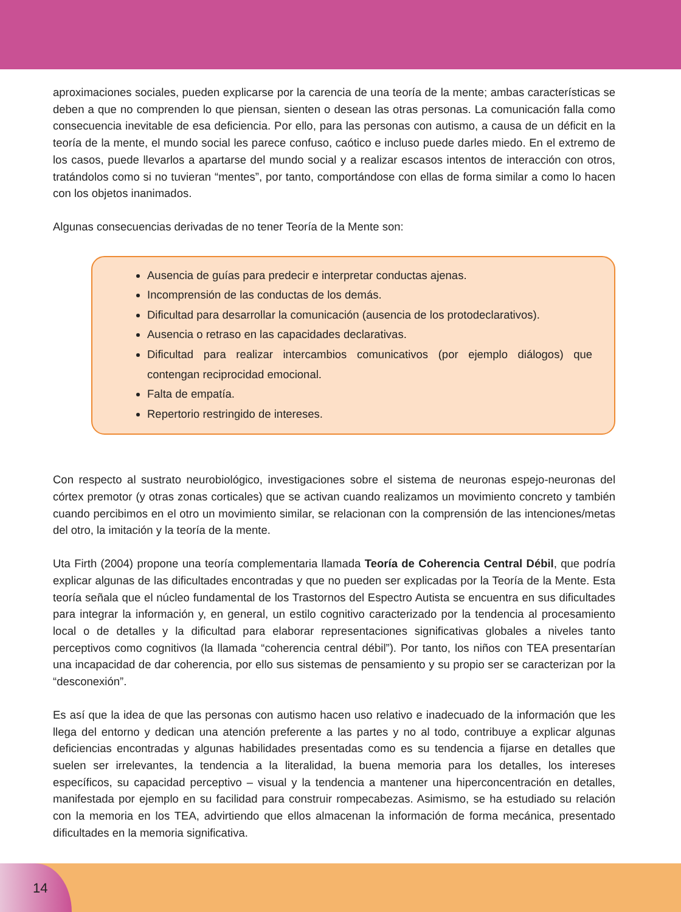aproximaciones sociales, pueden explicarse por la carencia de una teoría de la mente; ambas características se deben a que no comprenden lo que piensan, sienten o desean las otras personas. La comunicación falla como consecuencia inevitable de esa deficiencia. Por ello, para las personas con autismo, a causa de un déficit en la teoría de la mente, el mundo social les parece confuso, caótico e incluso puede darles miedo. En el extremo de los casos, puede llevarlos a apartarse del mundo social y a realizar escasos intentos de interacción con otros, tratándolos como si no tuvieran “mentes”, por tanto, comportándose con ellas de forma similar a como lo hacen con los objetos inanimados.
Algunas consecuencias derivadas de no tener Teoría de la Mente son:
Ausencia de guías para predecir e interpretar conductas ajenas.
Incomprensión de las conductas de los demás.
Dificultad para desarrollar la comunicación (ausencia de los protodeclarativos).
Ausencia o retraso en las capacidades declarativas.
Dificultad para realizar intercambios comunicativos (por ejemplo diálogos) que contengan reciprocidad emocional.
Falta de empatía.
Repertorio restringido de intereses.
Con respecto al sustrato neurobiológico, investigaciones sobre el sistema de neuronas espejo-neuronas del córtex premotor (y otras zonas corticales) que se activan cuando realizamos un movimiento concreto y también cuando percibimos en el otro un movimiento similar, se relacionan con la comprensión de las intenciones/metas del otro, la imitación y la teoría de la mente.
Uta Firth (2004) propone una teoría complementaria llamada Teoría de Coherencia Central Débil, que podría explicar algunas de las dificultades encontradas y que no pueden ser explicadas por la Teoría de la Mente. Esta teoría señala que el núcleo fundamental de los Trastornos del Espectro Autista se encuentra en sus dificultades para integrar la información y, en general, un estilo cognitivo caracterizado por la tendencia al procesamiento local o de detalles y la dificultad para elaborar representaciones significativas globales a niveles tanto perceptivos como cognitivos (la llamada “coherencia central débil”). Por tanto, los niños con TEA presentarían una incapacidad de dar coherencia, por ello sus sistemas de pensamiento y su propio ser se caracterizan por la “desconexión”.
Es así que la idea de que las personas con autismo hacen uso relativo e inadecuado de la información que les llega del entorno y dedican una atención preferente a las partes y no al todo, contribuye a explicar algunas deficiencias encontradas y algunas habilidades presentadas como es su tendencia a fijarse en detalles que suelen ser irrelevantes, la tendencia a la literalidad, la buena memoria para los detalles, los intereses específicos, su capacidad perceptivo – visual y la tendencia a mantener una hiperconcentración en detalles, manifestada por ejemplo en su facilidad para construir rompecabezas. Asimismo, se ha estudiado su relación con la memoria en los TEA, advirtiendo que ellos almacenan la información de forma mecánica, presentado dificultades en la memoria significativa.
14